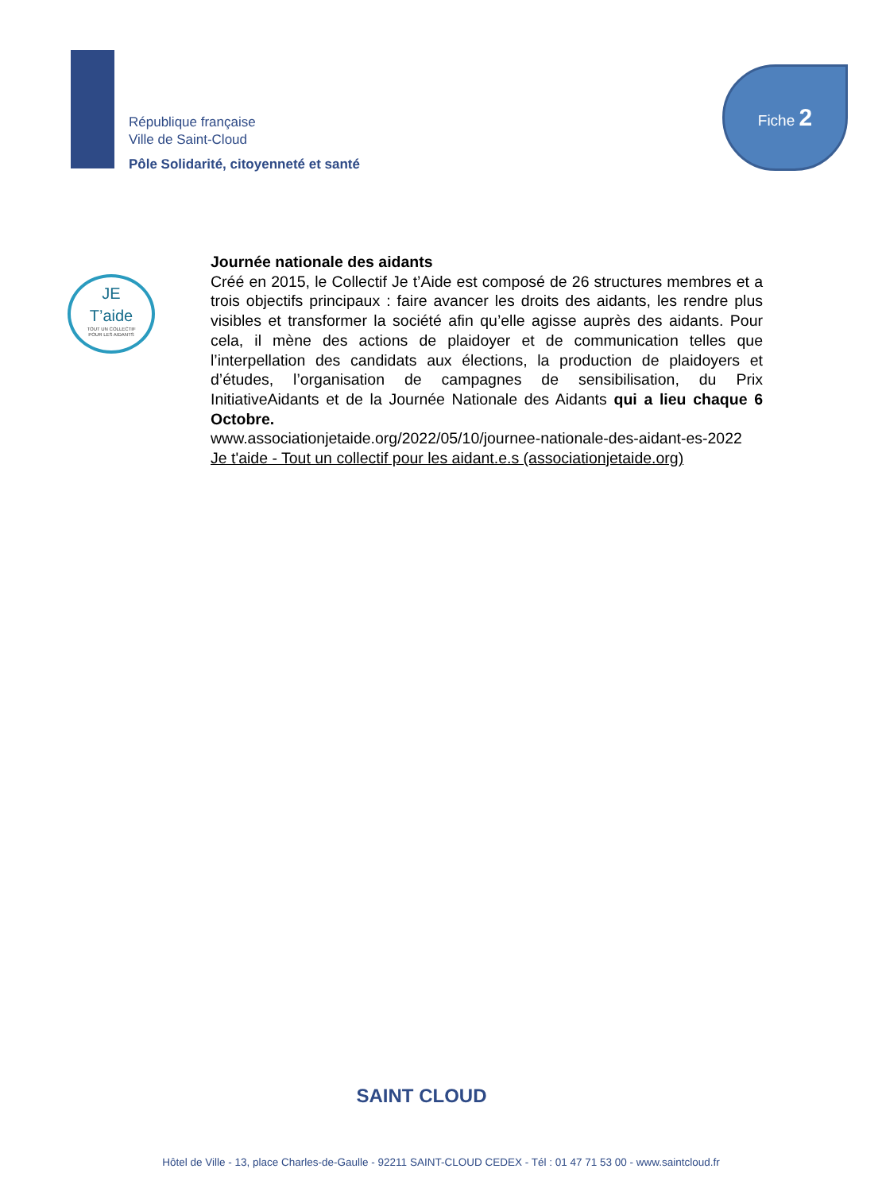République française
Ville de Saint-Cloud
Pôle Solidarité, citoyenneté et santé
Fiche 2
JE
T’aide
TOUT UN COLLECTIF
POUR LES AIDANTS
Journée nationale des aidants
Créé en 2015, le Collectif Je t’Aide est composé de 26 structures membres et a trois objectifs principaux : faire avancer les droits des aidants, les rendre plus visibles et transformer la société afin qu’elle agisse auprès des aidants. Pour cela, il mène des actions de plaidoyer et de communication telles que l’interpellation des candidats aux élections, la production de plaidoyers et d’études, l’organisation de campagnes de sensibilisation, du Prix InitiativeAidants et de la Journée Nationale des Aidants qui a lieu chaque 6 Octobre.
www.associationjetaide.org/2022/05/10/journee-nationale-des-aidant-es-2022
Je t'aide - Tout un collectif pour les aidant.e.s (associationjetaide.org)
SAINT CLOUD
Hôtel de Ville - 13, place Charles-de-Gaulle - 92211 SAINT-CLOUD CEDEX - Tél : 01 47 71 53 00 - www.saintcloud.fr